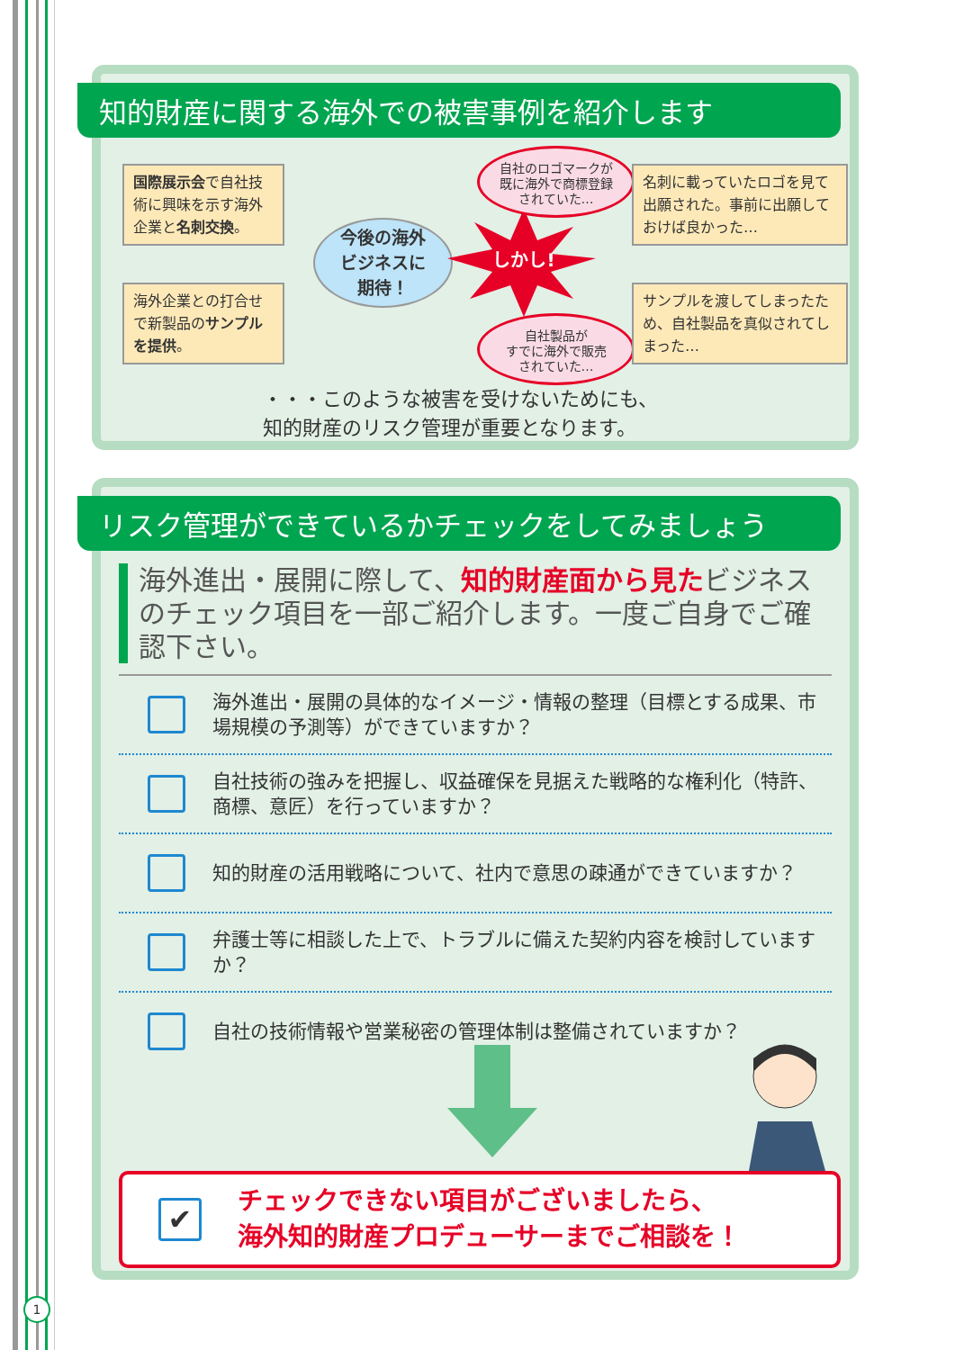知的財産に関する海外での被害事例を紹介します
国際展示会で自社技術に興味を示す海外企業と名刺交換。
海外企業との打合せで新製品のサンプル を提供。
今後の海外
ビジネスに
期待！
しかし!
自社のロゴマークが
既に海外で商標登録
されていた…
自社製品が
すでに海外で販売
されていた…
名刺に載っていたロゴを見て出願された。事前に出願しておけば良かった…
サンプルを渡してしまったため、自社製品を真似されてしまった…
・・・このような被害を受けないためにも、
知的財産のリスク管理が重要となります。
リスク管理ができているかチェックをしてみましょう
海外進出・展開に際して、知的財産面から見たビジネスのチェック項目を一部ご紹介します。一度ご自身でご確認下さい。
海外進出・展開の具体的なイメージ・情報の整理（目標とする成果、市場規模の予測等）ができていますか？
自社技術の強みを把握し、収益確保を見据えた戦略的な権利化（特許、商標、意匠）を行っていますか？
知的財産の活用戦略について、社内で意思の疎通ができていますか？
弁護士等に相談した上で、トラブルに備えた契約内容を検討していますか？
自社の技術情報や営業秘密の管理体制は整備されていますか？
✔
チェックできない項目がございましたら、
海外知的財産プロデューサーまでご相談を！
1